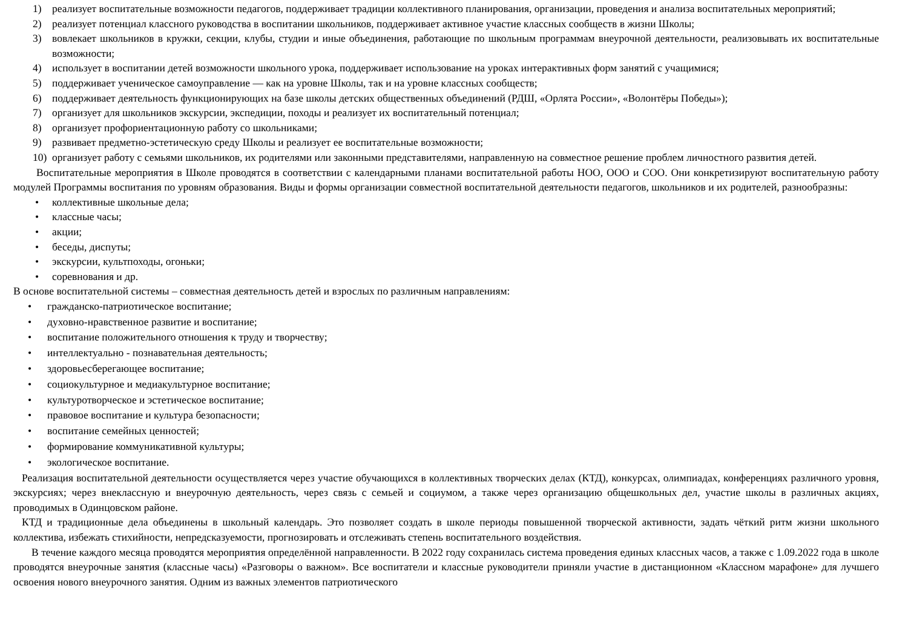1) реализует воспитательные возможности педагогов, поддерживает традиции коллективного планирования, организации, проведения и анализа воспитательных мероприятий;
2) реализует потенциал классного руководства в воспитании школьников, поддерживает активное участие классных сообществ в жизни Школы;
3) вовлекает школьников в кружки, секции, клубы, студии и иные объединения, работающие по школьным программам внеурочной деятельности, реализовывать их воспитательные возможности;
4) использует в воспитании детей возможности школьного урока, поддерживает использование на уроках интерактивных форм занятий с учащимися;
5) поддерживает ученическое самоуправление — как на уровне Школы, так и на уровне классных сообществ;
6) поддерживает деятельность функционирующих на базе школы детских общественных объединений (РДШ, «Орлята России», «Волонтёры Победы»);
7) организует для школьников экскурсии, экспедиции, походы и реализует их воспитательный потенциал;
8) организует профориентационную работу со школьниками;
9) развивает предметно-эстетическую среду Школы и реализует ее воспитательные возможности;
10) организует работу с семьями школьников, их родителями или законными представителями, направленную на совместное решение проблем личностного развития детей.
Воспитательные мероприятия в Школе проводятся в соответствии с календарными планами воспитательной работы НОО, ООО и СОО. Они конкретизируют воспитательную работу модулей Программы воспитания по уровням образования. Виды и формы организации совместной воспитательной деятельности педагогов, школьников и их родителей, разнообразны:
• коллективные школьные дела;
• классные часы;
• акции;
• беседы, диспуты;
• экскурсии, культпоходы, огоньки;
• соревнования и др.
В основе воспитательной системы – совместная деятельность детей и взрослых по различным направлениям:
• гражданско-патриотическое воспитание;
• духовно-нравственное развитие и воспитание;
• воспитание положительного отношения к труду и творчеству;
• интеллектуально - познавательная деятельность;
• здоровьесберегающее воспитание;
• социокультурное и медиакультурное воспитание;
• культуротворческое и эстетическое воспитание;
• правовое воспитание и культура безопасности;
• воспитание семейных ценностей;
• формирование коммуникативной культуры;
• экологическое воспитание.
Реализация воспитательной деятельности осуществляется через участие обучающихся в коллективных творческих делах (КТД), конкурсах, олимпиадах, конференциях различного уровня, экскурсиях; через внеклассную и внеурочную деятельность, через связь с семьей и социумом, а также через организацию общешкольных дел, участие школы в различных акциях, проводимых в Одинцовском районе.
КТД и традиционные дела объединены в школьный календарь. Это позволяет создать в школе периоды повышенной творческой активности, задать чёткий ритм жизни школьного коллектива, избежать стихийности, непредсказуемости, прогнозировать и отслеживать степень воспитательного воздействия.
В течение каждого месяца проводятся мероприятия определённой направленности. В 2022 году сохранилась система проведения единых классных часов, а также с 1.09.2022 года в школе проводятся внеурочные занятия (классные часы) «Разговоры о важном». Все воспитатели и классные руководители приняли участие в дистанционном «Классном марафоне» для лучшего освоения нового внеурочного занятия. Одним из важных элементов патриотического